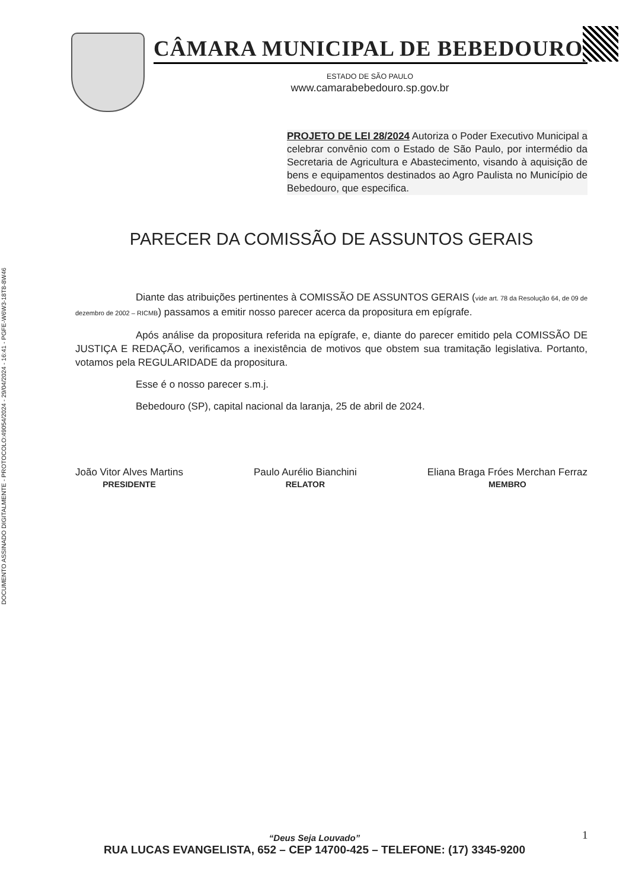DOCUMENTO ASSINADO DIGITALMENTE - PROTOCOLO:49054/2024 - 29/04/2024 - 16:41 - PGFE-W6W3-18T8-8W46
CÂMARA MUNICIPAL DE BEBEDOURO
ESTADO DE SÃO PAULO
www.camarabebedouro.sp.gov.br
PROJETO DE LEI 28/2024 Autoriza o Poder Executivo Municipal a celebrar convênio com o Estado de São Paulo, por intermédio da Secretaria de Agricultura e Abastecimento, visando à aquisição de bens e equipamentos destinados ao Agro Paulista no Município de Bebedouro, que especifica.
PARECER DA COMISSÃO DE ASSUNTOS GERAIS
Diante das atribuições pertinentes à COMISSÃO DE ASSUNTOS GERAIS (vide art. 78 da Resolução 64, de 09 de dezembro de 2002 – RICMB) passamos a emitir nosso parecer acerca da propositura em epígrafe.
Após análise da propositura referida na epígrafe, e, diante do parecer emitido pela COMISSÃO DE JUSTIÇA E REDAÇÃO, verificamos a inexistência de motivos que obstem sua tramitação legislativa. Portanto, votamos pela REGULARIDADE da propositura.
Esse é o nosso parecer s.m.j.
Bebedouro (SP), capital nacional da laranja, 25 de abril de 2024.
João Vitor Alves Martins
PRESIDENTE
Paulo Aurélio Bianchini
RELATOR
Eliana Braga Fróes Merchan Ferraz
MEMBRO
1
“Deus Seja Louvado”
RUA LUCAS EVANGELISTA, 652 – CEP 14700-425 – TELEFONE: (17) 3345-9200